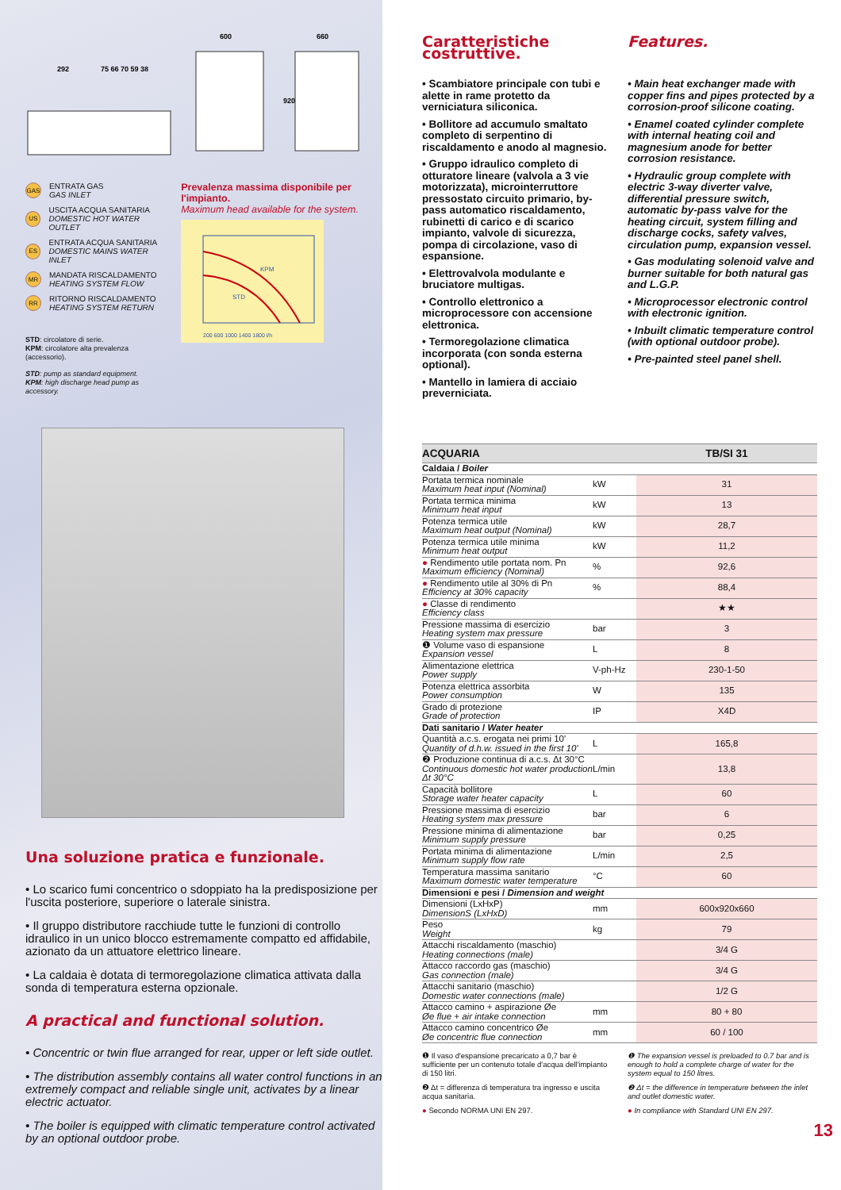292
75 66 70 59 38
600
660
920
GAS ENTRATA GAS
GAS INLET
US USCITA ACQUA SANITARIA
DOMESTIC HOT WATER OUTLET
ES ENTRATA ACQUA SANITARIA
DOMESTIC MAINS WATER INLET
MR MANDATA RISCALDAMENTO
HEATING SYSTEM FLOW
RR RITORNO RISCALDAMENTO
HEATING SYSTEM RETURN
STD: circolatore di serie.
KPM: circolatore alta prevalenza (accessorio).
STD: pump as standard equipment.
KPM: high discharge head pump as accessory.
Prevalenza massima disponibile per l'impianto.
Maximum head available for the system.
KPM
STD
200 600 1000 1400 1800 l/h
Una soluzione pratica e funzionale.
• Lo scarico fumi concentrico o sdoppiato ha la predisposizione per l'uscita posteriore, superiore o laterale sinistra.
• Il gruppo distributore racchiude tutte le funzioni di controllo idraulico in un unico blocco estremamente compatto ed affidabile, azionato da un attuatore elettrico lineare.
• La caldaia è dotata di termoregolazione climatica attivata dalla sonda di temperatura esterna opzionale.
A practical and functional solution.
• Concentric or twin flue arranged for rear, upper or left side outlet.
• The distribution assembly contains all water control functions in an extremely compact and reliable single unit, activates by a linear electric actuator.
• The boiler is equipped with climatic temperature control activated by an optional outdoor probe.
Caratteristiche costruttive. Features.
• Scambiatore principale con tubi e alette in rame protetto da verniciatura siliconica.
• Bollitore ad accumulo smaltato completo di serpentino di riscaldamento e anodo al magnesio.
• Gruppo idraulico completo di otturatore lineare (valvola a 3 vie motorizzata), microinterruttore pressostato circuito primario, by-pass automatico riscaldamento, rubinetti di carico e di scarico impianto, valvole di sicurezza, pompa di circolazione, vaso di espansione.
• Elettrovalvola modulante e bruciatore multigas.
• Controllo elettronico a microprocessore con accensione elettronica.
• Termoregolazione climatica incorporata (con sonda esterna optional).
• Mantello in lamiera di acciaio preverniciata.
• Main heat exchanger made with copper fins and pipes protected by a corrosion-proof silicone coating.
• Enamel coated cylinder complete with internal heating coil and magnesium anode for better corrosion resistance.
• Hydraulic group complete with electric 3-way diverter valve, differential pressure switch, automatic by-pass valve for the heating circuit, system filling and discharge cocks, safety valves, circulation pump, expansion vessel.
• Gas modulating solenoid valve and burner suitable for both natural gas and L.G.P.
• Microprocessor electronic control with electronic ignition.
• Inbuilt climatic temperature control (with optional outdoor probe).
• Pre-painted steel panel shell.
| ACQUARIA | | TB/SI 31 |
| --- | --- | --- |
| Caldaia / Boiler | | |
| Portata termica nominale Maximum heat input (Nominal) | kW | 31 |
| Portata termica minima Minimum heat input | kW | 13 |
| Potenza termica utile Maximum heat output (Nominal) | kW | 28,7 |
| Potenza termica utile minima Minimum heat output | kW | 11,2 |
| ● Rendimento utile portata nom. Pn Maximum efficiency (Nominal) | % | 92,6 |
| ● Rendimento utile al 30% di Pn Efficiency at 30% capacity | % | 88,4 |
| ● Classe di rendimento Efficiency class | | ★★ |
| Pressione massima di esercizio Heating system max pressure | bar | 3 |
| ❶ Volume vaso di espansione Expansion vessel | L | 8 |
| Alimentazione elettrica Power supply | V-ph-Hz | 230-1-50 |
| Potenza elettrica assorbita Power consumption | W | 135 |
| Grado di protezione Grade of protection | IP | X4D |
| Dati sanitario / Water heater | | |
| Quantità a.c.s. erogata nei primi 10' Quantity of d.h.w. issued in the first 10' | L | 165,8 |
| ❷ Produzione continua di a.c.s. Δt 30°C Continuous domestic hot water production Δt 30°C | L/min | 13,8 |
| Capacità bollitore Storage water heater capacity | L | 60 |
| Pressione massima di esercizio Heating system max pressure | bar | 6 |
| Pressione minima di alimentazione Minimum supply pressure | bar | 0,25 |
| Portata minima di alimentazione Minimum supply flow rate | L/min | 2,5 |
| Temperatura massima sanitario Maximum domestic water temperature | °C | 60 |
| Dimensioni e pesi / Dimension and weight | | |
| Dimensioni (LxHxP) DimensionS (LxHxD) | mm | 600x920x660 |
| Peso Weight | kg | 79 |
| Attacchi riscaldamento (maschio) Heating connections (male) | | 3/4 G |
| Attacco raccordo gas (maschio) Gas connection (male) | | 3/4 G |
| Attacchi sanitario (maschio) Domestic water connections (male) | | 1/2 G |
| Attacco camino + aspirazione Øe Øe flue + air intake connection | mm | 80 + 80 |
| Attacco camino concentrico Øe Øe concentric flue connection | mm | 60 / 100 |
❶ Il vaso d'espansione precaricato a 0,7 bar è sufficiente per un contenuto totale d'acqua dell'impianto di 150 litri.
❷ Δt = differenza di temperatura tra ingresso e uscita acqua sanitaria.
● Secondo NORMA UNI EN 297.
❶ The expansion vessel is preloaded to 0.7 bar and is enough to hold a complete charge of water for the system equal to 150 litres.
❷ Δt = the difference in temperature between the inlet and outlet domestic water.
● In compliance with Standard UNI EN 297.
13